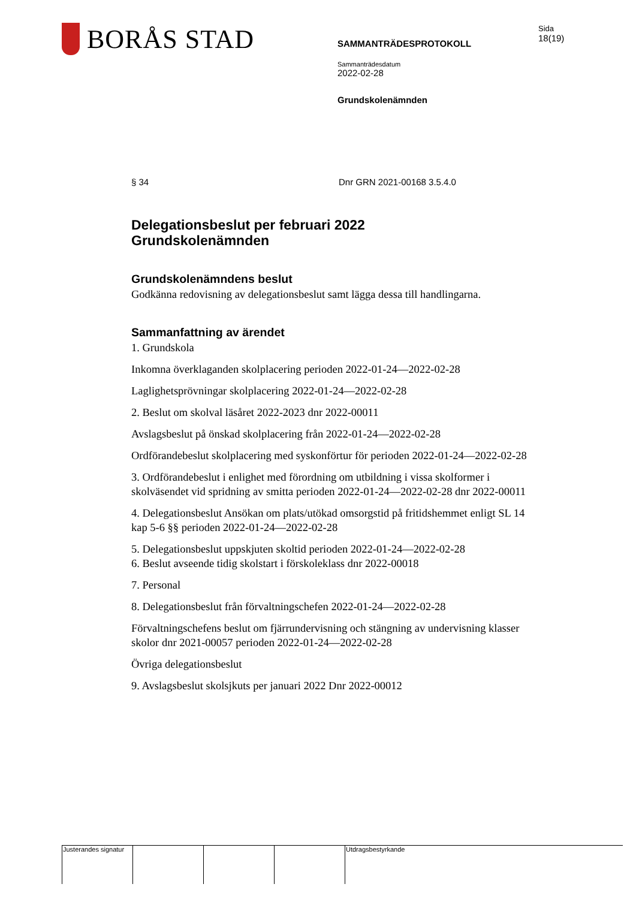BORÅS STAD
SAMMANTRÄDESPROTOKOLL
Sammanträdesdatum
2022-02-28
Grundskolenämnden
Sida
18(19)
§ 34 Dnr GRN 2021-00168 3.5.4.0
Delegationsbeslut per februari 2022
Grundskolenämnden
Grundskolenämndens beslut
Godkänna redovisning av delegationsbeslut samt lägga dessa till handlingarna.
Sammanfattning av ärendet
1. Grundskola
Inkomna överklaganden skolplacering perioden 2022-01-24—2022-02-28
Laglighetsprövningar skolplacering 2022-01-24—2022-02-28
2. Beslut om skolval läsåret 2022-2023 dnr 2022-00011
Avslagsbeslut på önskad skolplacering från 2022-01-24—2022-02-28
Ordförandebeslut skolplacering med syskonförtur för perioden 2022-01-24—2022-02-28
3. Ordförandebeslut i enlighet med förordning om utbildning i vissa skolformer i skolväsendet vid spridning av smitta perioden 2022-01-24—2022-02-28 dnr 2022-00011
4. Delegationsbeslut Ansökan om plats/utökad omsorgstid på fritidshemmet enligt SL 14 kap 5-6 §§ perioden 2022-01-24—2022-02-28
5. Delegationsbeslut uppskjuten skoltid perioden 2022-01-24—2022-02-28
6. Beslut avseende tidig skolstart i förskoleklass dnr 2022-00018
7. Personal
8. Delegationsbeslut från förvaltningschefen 2022-01-24—2022-02-28
Förvaltningschefens beslut om fjärrundervisning och stängning av undervisning klasser skolor dnr 2021-00057 perioden 2022-01-24—2022-02-28
Övriga delegationsbeslut
9. Avslagsbeslut skolsjkuts per januari 2022 Dnr 2022-00012
Justerandes signatur
Utdragsbestyrkande